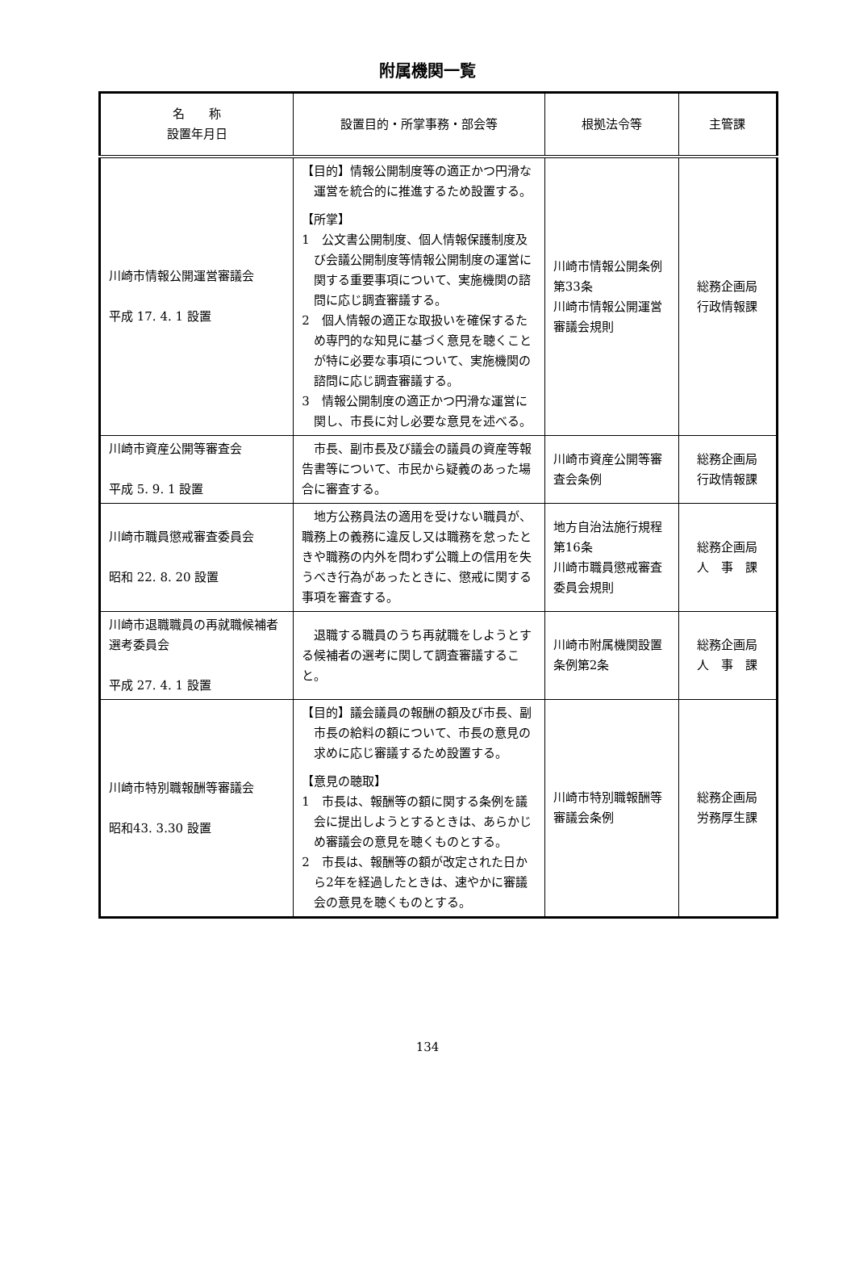附属機関一覧
| 名 称 設置年月日 | 設置目的・所掌事務・部会等 | 根拠法令等 | 主管課 |
| --- | --- | --- | --- |
| 川崎市情報公開運営審議会 平成 17. 4. 1 設置 | 【目的】情報公開制度等の適正かつ円滑な運営を統合的に推進するため設置する。 【所掌】 1 公文書公開制度、個人情報保護制度及び会議公開制度等情報公開制度の運営に関する重要事項について、実施機関の諮問に応じ調査審議する。 2 個人情報の適正な取扱いを確保するため専門的な知見に基づく意見を聴くことが特に必要な事項について、実施機関の諮問に応じ調査審議する。 3 情報公開制度の適正かつ円滑な運営に関し、市長に対し必要な意見を述べる。 | 川崎市情報公開条例第33条 川崎市情報公開運営審議会規則 | 総務企画局 行政情報課 |
| 川崎市資産公開等審査会 平成 5. 9. 1 設置 | 市長、副市長及び議会の議員の資産等報告書等について、市民から疑義のあった場合に審査する。 | 川崎市資産公開等審査会条例 | 総務企画局 行政情報課 |
| 川崎市職員懲戒審査委員会 昭和 22. 8. 20 設置 | 地方公務員法の適用を受けない職員が、職務上の義務に違反し又は職務を怠ったときや職務の内外を問わず公職上の信用を失うべき行為があったときに、懲戒に関する事項を審査する。 | 地方自治法施行規程第16条 川崎市職員懲戒審査委員会規則 | 総務企画局 人 事 課 |
| 川崎市退職職員の再就職候補者選考委員会 平成 27. 4. 1 設置 | 退職する職員のうち再就職をしようとする候補者の選考に関して調査審議すること。 | 川崎市附属機関設置条例第2条 | 総務企画局 人 事 課 |
| 川崎市特別職報酬等審議会 昭和43. 3.30 設置 | 【目的】議会議員の報酬の額及び市長、副市長の給料の額について、市長の意見の求めに応じ審議するため設置する。 【意見の聴取】 1 市長は、報酬等の額に関する条例を議会に提出しようとするときは、あらかじめ審議会の意見を聴くものとする。 2 市長は、報酬等の額が改定された日から2年を経過したときは、速やかに審議会の意見を聴くものとする。 | 川崎市特別職報酬等審議会条例 | 総務企画局 労務厚生課 |
134